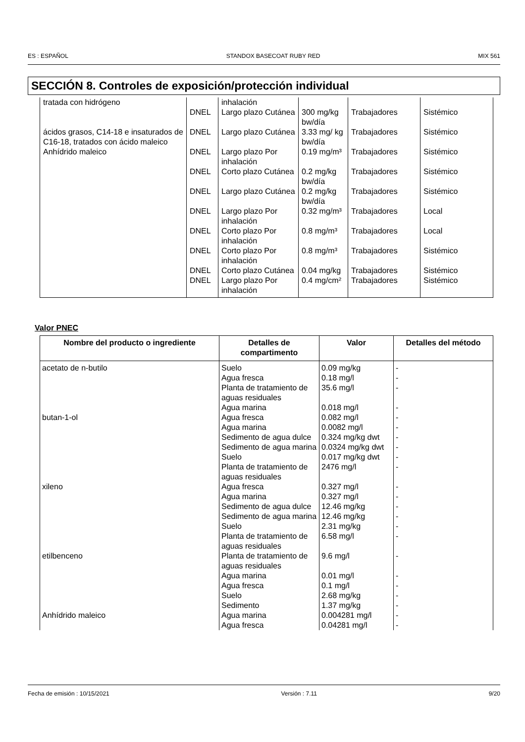ES : ESPAÑOL STANDOX BASECOAT RUBY RED MIX 561
SECCIÓN 8. Controles de exposición/protección individual
| tratada con hidrógeno | | inhalación | | | |
| | DNEL | Largo plazo Cutánea | 300 mg/kg bw/día | Trabajadores | Sistémico |
| ácidos grasos, C14-18 e insaturados de C16-18, tratados con ácido maleico | DNEL | Largo plazo Cutánea | 3.33 mg/ kg bw/día | Trabajadores | Sistémico |
| Anhídrido maleico | DNEL | Largo plazo Por inhalación | 0.19 mg/m³ | Trabajadores | Sistémico |
| | DNEL | Corto plazo Cutánea | 0.2 mg/kg bw/día | Trabajadores | Sistémico |
| | DNEL | Largo plazo Cutánea | 0.2 mg/kg bw/día | Trabajadores | Sistémico |
| | DNEL | Largo plazo Por inhalación | 0.32 mg/m³ | Trabajadores | Local |
| | DNEL | Corto plazo Por inhalación | 0.8 mg/m³ | Trabajadores | Local |
| | DNEL | Corto plazo Por inhalación | 0.8 mg/m³ | Trabajadores | Sistémico |
| | DNEL | Corto plazo Cutánea | 0.04 mg/kg | Trabajadores | Sistémico |
| | DNEL | Largo plazo Por inhalación | 0.4 mg/cm² | Trabajadores | Sistémico |
Valor PNEC
| Nombre del producto o ingrediente | Detalles de compartimento | Valor | Detalles del método |
| --- | --- | --- | --- |
| acetato de n-butilo | Suelo | 0.09 mg/kg | - |
| | Agua fresca | 0.18 mg/l | - |
| | Planta de tratamiento de aguas residuales | 35.6 mg/l | - |
| | Agua marina | 0.018 mg/l | - |
| butan-1-ol | Agua fresca | 0.082 mg/l | - |
| | Agua marina | 0.0082 mg/l | - |
| | Sedimento de agua dulce | 0.324 mg/kg dwt | - |
| | Sedimento de agua marina | 0.0324 mg/kg dwt | - |
| | Suelo | 0.017 mg/kg dwt | - |
| | Planta de tratamiento de aguas residuales | 2476 mg/l | - |
| xileno | Agua fresca | 0.327 mg/l | - |
| | Agua marina | 0.327 mg/l | - |
| | Sedimento de agua dulce | 12.46 mg/kg | - |
| | Sedimento de agua marina | 12.46 mg/kg | - |
| | Suelo | 2.31 mg/kg | - |
| | Planta de tratamiento de aguas residuales | 6.58 mg/l | - |
| etilbenceno | Planta de tratamiento de aguas residuales | 9.6 mg/l | - |
| | Agua marina | 0.01 mg/l | - |
| | Agua fresca | 0.1 mg/l | - |
| | Suelo | 2.68 mg/kg | - |
| | Sedimento | 1.37 mg/kg | - |
| Anhídrido maleico | Agua marina | 0.004281 mg/l | - |
| | Agua fresca | 0.04281 mg/l | - |
Fecha de emisión : 10/15/2021 Versión : 7.11 9/20